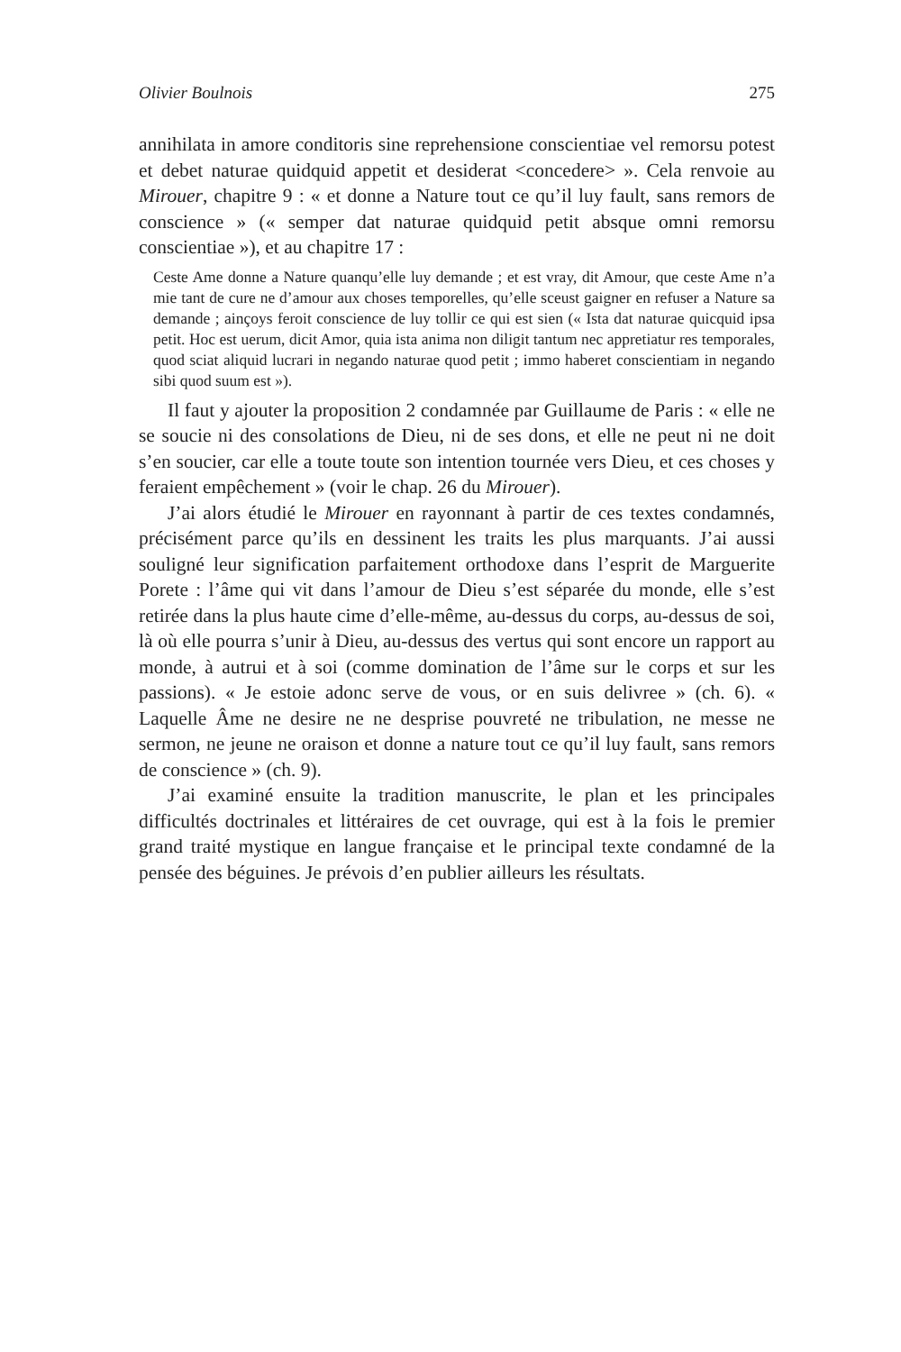Olivier Boulnois 275
annihilata in amore conditoris sine reprehensione conscientiae vel remorsu potest et debet naturae quidquid appetit et desiderat <concedere> ». Cela renvoie au Mirouer, chapitre 9 : « et donne a Nature tout ce qu’il luy fault, sans remors de conscience » (« semper dat naturae quidquid petit absque omni remorsu conscientiae »), et au chapitre 17 :
Ceste Ame donne a Nature quanqu’elle luy demande ; et est vray, dit Amour, que ceste Ame n’a mie tant de cure ne d’amour aux choses temporelles, qu’elle sceust gaigner en refuser a Nature sa demande ; ainçoys feroit conscience de luy tollir ce qui est sien (« Ista dat naturae quicquid ipsa petit. Hoc est uerum, dicit Amor, quia ista anima non diligit tantum nec appretiatur res temporales, quod sciat aliquid lucrari in negando naturae quod petit ; immo haberet conscientiam in negando sibi quod suum est »).
Il faut y ajouter la proposition 2 condamnée par Guillaume de Paris : « elle ne se soucie ni des consolations de Dieu, ni de ses dons, et elle ne peut ni ne doit s’en soucier, car elle a toute toute son intention tournée vers Dieu, et ces choses y feraient empêchement » (voir le chap. 26 du Mirouer).
J’ai alors étudié le Mirouer en rayonnant à partir de ces textes condamnés, précisément parce qu’ils en dessinent les traits les plus marquants. J’ai aussi souligné leur signification parfaitement orthodoxe dans l’esprit de Marguerite Porete : l’âme qui vit dans l’amour de Dieu s’est séparée du monde, elle s’est retirée dans la plus haute cime d’elle-même, au-dessus du corps, au-dessus de soi, là où elle pourra s’unir à Dieu, au-dessus des vertus qui sont encore un rapport au monde, à autrui et à soi (comme domination de l’âme sur le corps et sur les passions). « Je estoie adonc serve de vous, or en suis delivree » (ch. 6). « Laquelle Âme ne desire ne ne desprise pouvreté ne tribulation, ne messe ne sermon, ne jeune ne oraison et donne a nature tout ce qu’il luy fault, sans remors de conscience » (ch. 9).
J’ai examiné ensuite la tradition manuscrite, le plan et les principales difficultés doctrinales et littéraires de cet ouvrage, qui est à la fois le premier grand traité mystique en langue française et le principal texte condamné de la pensée des béguines. Je prévois d’en publier ailleurs les résultats.